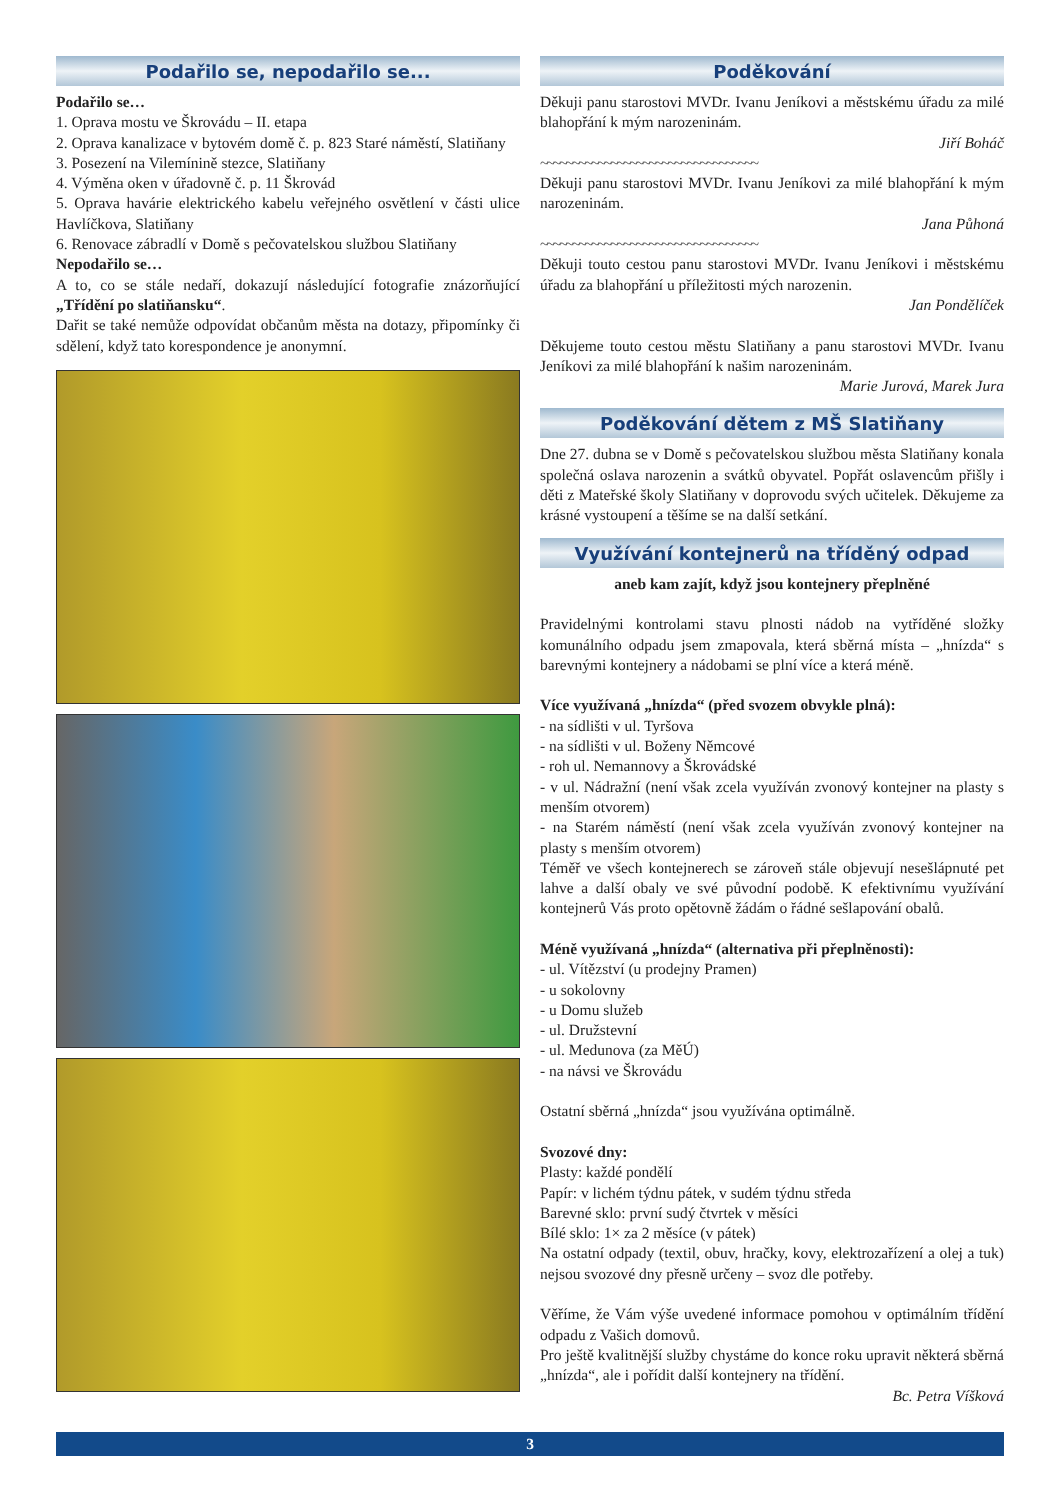Podařilo se, nepodařilo se...
Podařilo se…
1. Oprava mostu ve Škrovádu – II. etapa
2. Oprava kanalizace v bytovém domě č. p. 823 Staré náměstí, Slatiňany
3. Posezení na Vilemínině stezce, Slatiňany
4. Výměna oken v úřadovně č. p. 11 Škrovád
5. Oprava havárie elektrického kabelu veřejného osvětlení v části ulice Havlíčkova, Slatiňany
6. Renovace zábradlí v Domě s pečovatelskou službou Slatiňany
Nepodařilo se…
A to, co se stále nedaří, dokazují následující fotografie znázorňující „Třídění po slatiňansku“.
Dařit se také nemůže odpovídat občanům města na dotazy, připomínky či sdělení, když tato korespondence je anonymní.
Poděkování
Děkuji panu starostovi MVDr. Ivanu Jeníkovi a městskému úřadu za milé blahopřání k mým narozeninám.
Jiří Boháč
~~~~~~~~~~~~~~~~~~~~~~~~~~~~~~~~~~
Děkuji panu starostovi MVDr. Ivanu Jeníkovi za milé blahopřání k mým narozeninám.
Jana Půhoná
~~~~~~~~~~~~~~~~~~~~~~~~~~~~~~~~~~
Děkuji touto cestou panu starostovi MVDr. Ivanu Jeníkovi i městskému úřadu za blahopřání u příležitosti mých narozenin.
Jan Pondělíček
Děkujeme touto cestou městu Slatiňany a panu starostovi MVDr. Ivanu Jeníkovi za milé blahopřání k našim narozeninám.
Marie Jurová, Marek Jura
Poděkování dětem z MŠ Slatiňany
Dne 27. dubna se v Domě s pečovatelskou službou města Slatiňany konala společná oslava narozenin a svátků obyvatel. Popřát oslavencům přišly i děti z Mateřské školy Slatiňany v doprovodu svých učitelek. Děkujeme za krásné vystoupení a těšíme se na další setkání.
Využívání kontejnerů na tříděný odpad
aneb kam zajít, když jsou kontejnery přeplněné
Pravidelnými kontrolami stavu plnosti nádob na vytříděné složky komunálního odpadu jsem zmapovala, která sběrná místa – „hnízda“ s barevnými kontejnery a nádobami se plní více a která méně.
Více využívaná „hnízda“ (před svozem obvykle plná):
- na sídlišti v ul. Tyršova
- na sídlišti v ul. Boženy Němcové
- roh ul. Nemannovy a Škrovádské
- v ul. Nádražní (není však zcela využíván zvonový kontejner na plasty s menším otvorem)
- na Starém náměstí (není však zcela využíván zvonový kontejner na plasty s menším otvorem)
Téměř ve všech kontejnerech se zároveň stále objevují nesešlápnuté pet lahve a další obaly ve své původní podobě. K efektivnímu využívání kontejnerů Vás proto opětovně žádám o řádné sešlapování obalů.
Méně využívaná „hnízda“ (alternativa při přeplněnosti):
- ul. Vítězství (u prodejny Pramen)
- u sokolovny
- u Domu služeb
- ul. Družstevní
- ul. Medunova (za MěÚ)
- na návsi ve Škrovádu
Ostatní sběrná „hnízda“ jsou využívána optimálně.
Svozové dny:
Plasty: každé pondělí
Papír: v lichém týdnu pátek, v sudém týdnu středa
Barevné sklo: první sudý čtvrtek v měsíci
Bílé sklo: 1× za 2 měsíce (v pátek)
Na ostatní odpady (textil, obuv, hračky, kovy, elektrozařízení a olej a tuk) nejsou svozové dny přesně určeny – svoz dle potřeby.
Věříme, že Vám výše uvedené informace pomohou v optimálním třídění odpadu z Vašich domovů.
Pro ještě kvalitnější služby chystáme do konce roku upravit některá sběrná „hnízda“, ale i pořídit další kontejnery na třídění.
Bc. Petra Víšková
3